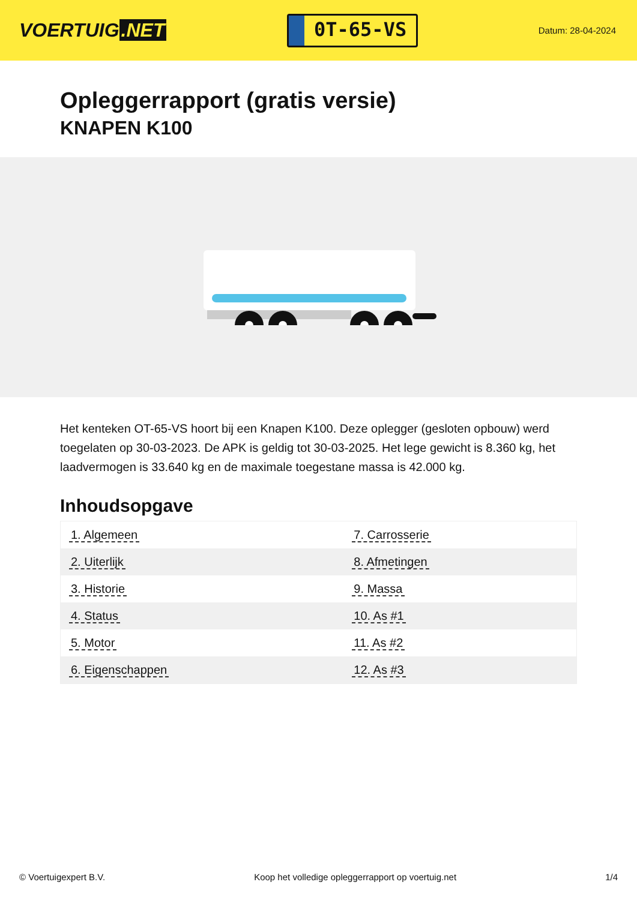VOERTUIG.NET
0T-65-VS
Datum: 28-04-2024
Opleggerrapport (gratis versie)
KNAPEN K100
Het kenteken OT-65-VS hoort bij een Knapen K100. Deze oplegger (gesloten opbouw) werd toegelaten op 30-03-2023. De APK is geldig tot 30-03-2025. Het lege gewicht is 8.360 kg, het laadvermogen is 33.640 kg en de maximale toegestane massa is 42.000 kg.
Inhoudsopgave
| 1. Algemeen | 7. Carrosserie |
| 2. Uiterlijk | 8. Afmetingen |
| 3. Historie | 9. Massa |
| 4. Status | 10. As #1 |
| 5. Motor | 11. As #2 |
| 6. Eigenschappen | 12. As #3 |
© Voertuigexpert B.V. Koop het volledige opleggerrapport op voertuig.net 1/4